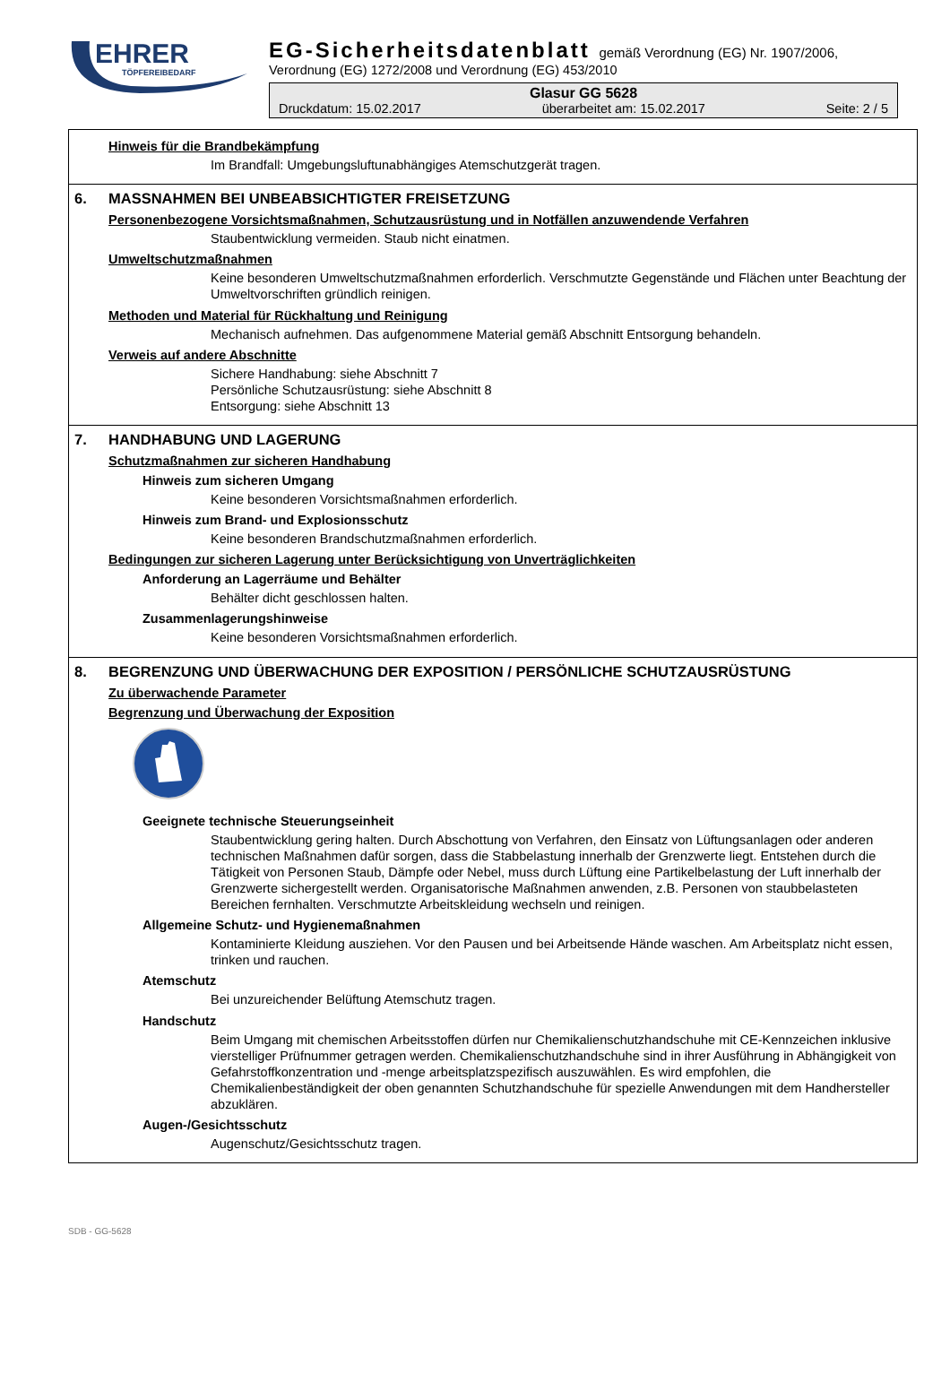EHRER
TÖPFEREIBEDARF
EG-Sicherheitsdatenblatt gemäß Verordnung (EG) Nr. 1907/2006,
Verordnung (EG) 1272/2008 und Verordnung (EG) 453/2010
Glasur GG 5628
Druckdatum: 15.02.2017 überarbeitet am: 15.02.2017 Seite: 2 / 5
Hinweis für die Brandbekämpfung
Im Brandfall: Umgebungsluftunabhängiges Atemschutzgerät tragen.
6. MASSNAHMEN BEI UNBEABSICHTIGTER FREISETZUNG
Personenbezogene Vorsichtsmaßnahmen, Schutzausrüstung und in Notfällen anzuwendende Verfahren
Staubentwicklung vermeiden. Staub nicht einatmen.
Umweltschutzmaßnahmen
Keine besonderen Umweltschutzmaßnahmen erforderlich. Verschmutzte Gegenstände und Flächen unter Beachtung der Umweltvorschriften gründlich reinigen.
Methoden und Material für Rückhaltung und Reinigung
Mechanisch aufnehmen. Das aufgenommene Material gemäß Abschnitt Entsorgung behandeln.
Verweis auf andere Abschnitte
Sichere Handhabung: siehe Abschnitt 7
Persönliche Schutzausrüstung: siehe Abschnitt 8
Entsorgung: siehe Abschnitt 13
7. HANDHABUNG UND LAGERUNG
Schutzmaßnahmen zur sicheren Handhabung
Hinweis zum sicheren Umgang
Keine besonderen Vorsichtsmaßnahmen erforderlich.
Hinweis zum Brand- und Explosionsschutz
Keine besonderen Brandschutzmaßnahmen erforderlich.
Bedingungen zur sicheren Lagerung unter Berücksichtigung von Unverträglichkeiten
Anforderung an Lagerräume und Behälter
Behälter dicht geschlossen halten.
Zusammenlagerungshinweise
Keine besonderen Vorsichtsmaßnahmen erforderlich.
8. BEGRENZUNG UND ÜBERWACHUNG DER EXPOSITION / PERSÖNLICHE SCHUTZAUSRÜSTUNG
Zu überwachende Parameter
Begrenzung und Überwachung der Exposition
Geeignete technische Steuerungseinheit
Staubentwicklung gering halten. Durch Abschottung von Verfahren, den Einsatz von Lüftungsanlagen oder anderen technischen Maßnahmen dafür sorgen, dass die Stabbelastung innerhalb der Grenzwerte liegt. Entstehen durch die Tätigkeit von Personen Staub, Dämpfe oder Nebel, muss durch Lüftung eine Partikelbelastung der Luft innerhalb der Grenzwerte sichergestellt werden. Organisatorische Maßnahmen anwenden, z.B. Personen von staubbelasteten Bereichen fernhalten. Verschmutzte Arbeitskleidung wechseln und reinigen.
Allgemeine Schutz- und Hygienemaßnahmen
Kontaminierte Kleidung ausziehen. Vor den Pausen und bei Arbeitsende Hände waschen. Am Arbeitsplatz nicht essen, trinken und rauchen.
Atemschutz
Bei unzureichender Belüftung Atemschutz tragen.
Handschutz
Beim Umgang mit chemischen Arbeitsstoffen dürfen nur Chemikalienschutzhandschuhe mit CE-Kennzeichen inklusive vierstelliger Prüfnummer getragen werden. Chemikalienschutzhandschuhe sind in ihrer Ausführung in Abhängigkeit von Gefahrstoffkonzentration und -menge arbeitsplatzspezifisch auszuwählen. Es wird empfohlen, die Chemikalienbeständigkeit der oben genannten Schutzhandschuhe für spezielle Anwendungen mit dem Handhersteller abzuklären.
Augen-/Gesichtsschutz
Augenschutz/Gesichtsschutz tragen.
SDB - GG-5628